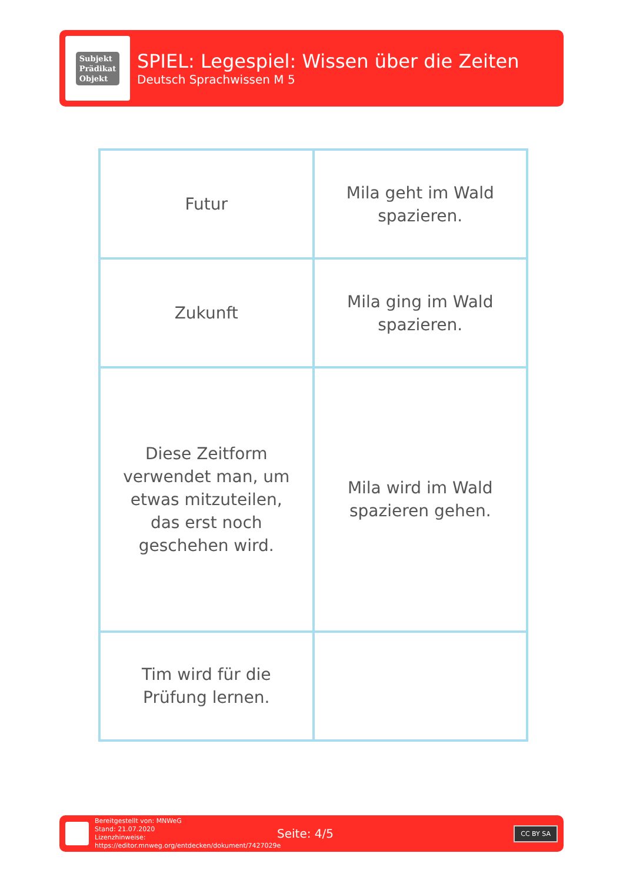Subjekt
Prädikat
Objekt
SPIEL: Legespiel: Wissen über die Zeiten
Deutsch Sprachwissen M 5
| Futur | Mila geht im Wald spazieren. |
| Zukunft | Mila ging im Wald spazieren. |
| Diese Zeitform verwendet man, um etwas mitzuteilen, das erst noch geschehen wird. | Mila wird im Wald spazieren gehen. |
| Tim wird für die Prüfung lernen. | |
Bereitgestellt von: MNWeG
Stand: 21.07.2020
Lizenzhinweise: https://editor.mnweg.org/entdecken/dokument/7427029e
Seite: 4/5
CC BY SA